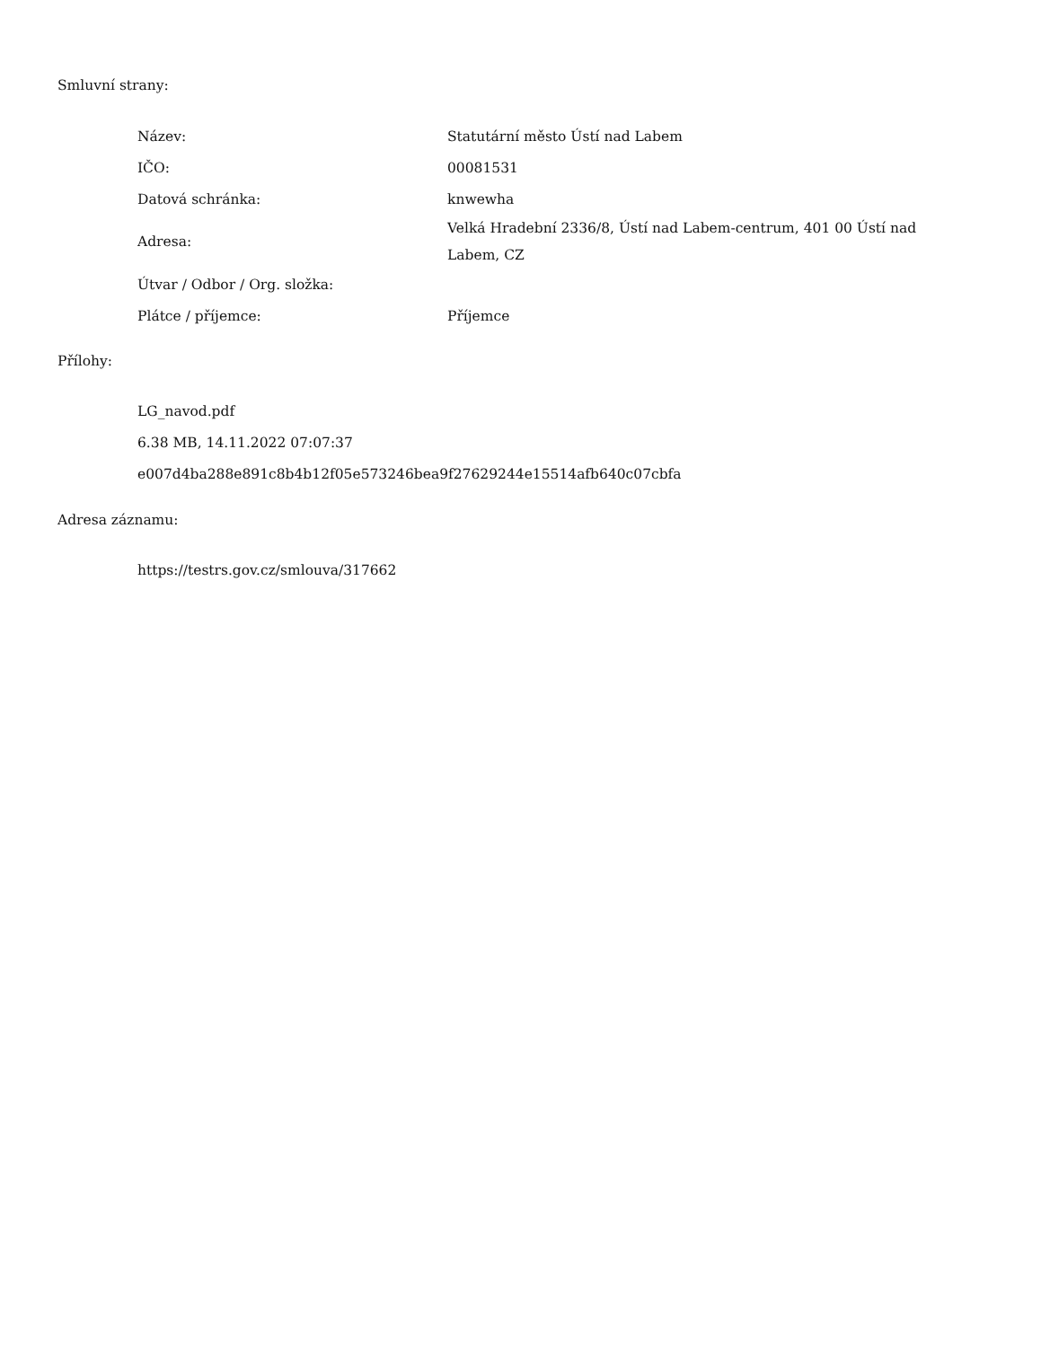Smluvní strany:
| Název: | Statutární město Ústí nad Labem |
| IČO: | 00081531 |
| Datová schránka: | knwewha |
| Adresa: | Velká Hradební 2336/8, Ústí nad Labem-centrum, 401 00 Ústí nad Labem, CZ |
| Útvar / Odbor / Org. složka: | |
| Plátce / příjemce: | Příjemce |
Přílohy:
LG_navod.pdf
6.38 MB, 14.11.2022 07:07:37
e007d4ba288e891c8b4b12f05e573246bea9f27629244e15514afb640c07cbfa
Adresa záznamu:
https://testrs.gov.cz/smlouva/317662